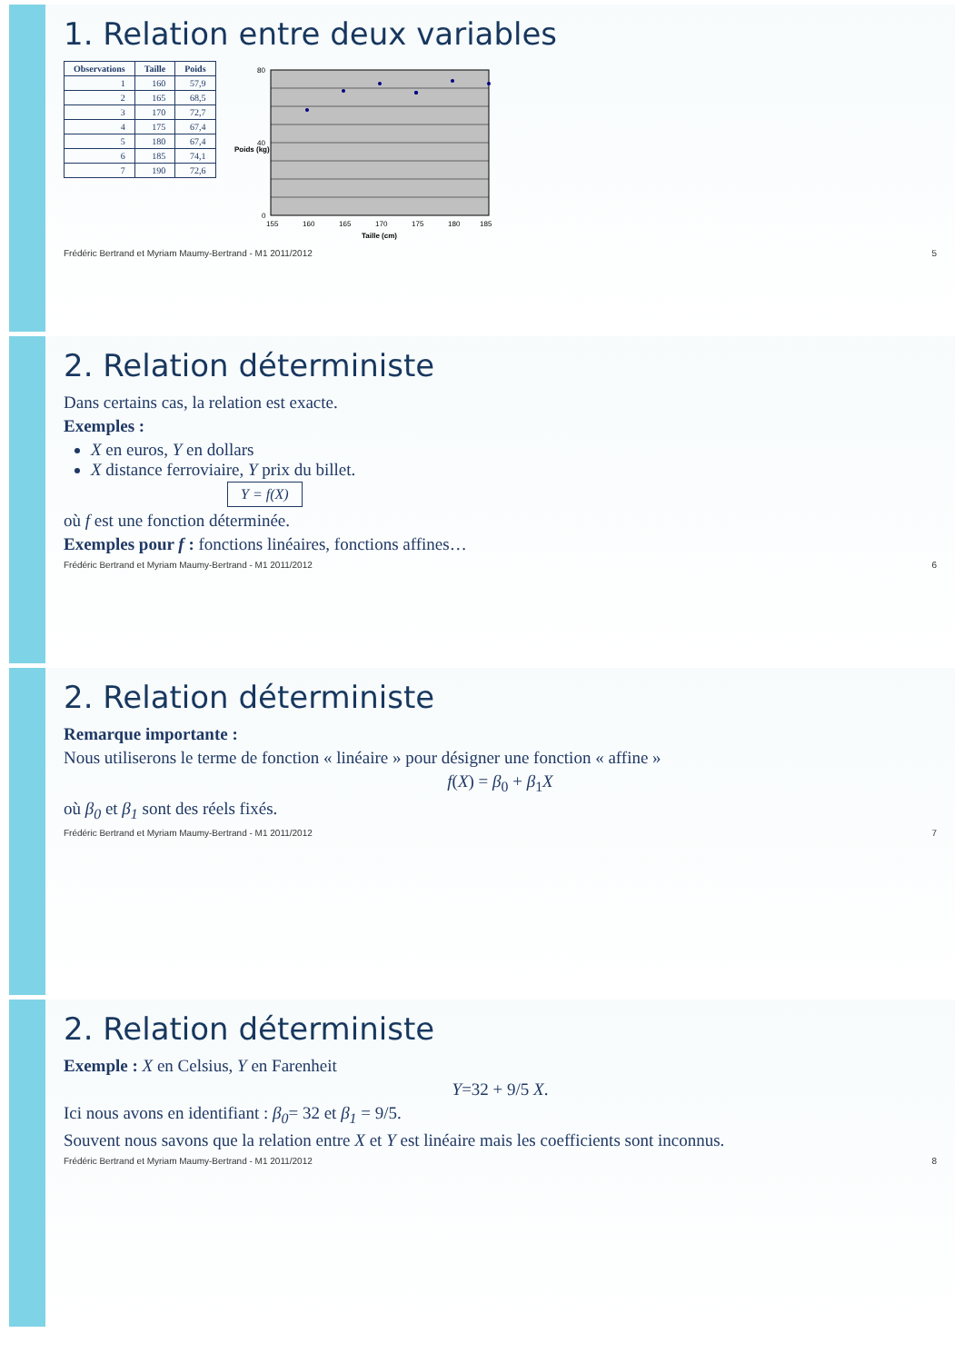1. Relation entre deux variables
| Observations | Taille | Poids |
| --- | --- | --- |
| 1 | 160 | 57,9 |
| 2 | 165 | 68,5 |
| 3 | 170 | 72,7 |
| 4 | 175 | 67,4 |
| 5 | 180 | 67,4 |
| 6 | 185 | 74,1 |
| 7 | 190 | 72,6 |
80
40
0
155
160
165
170
175
180
185
Taille (cm)
Poids (kg)
Frédéric Bertrand et Myriam Maumy-Bertrand - M1 2011/2012 5
2. Relation déterministe
Dans certains cas, la relation est exacte.
Exemples :
X en euros, Y en dollars
X distance ferroviaire, Y prix du billet.
Y = f(X)
où f est une fonction déterminée.
Exemples pour f : fonctions linéaires, fonctions affines…
Frédéric Bertrand et Myriam Maumy-Bertrand - M1 2011/2012 6
2. Relation déterministe
Remarque importante :
Nous utiliserons le terme de fonction « linéaire » pour désigner une fonction « affine »
f(X) = β<sub>0</sub> + β<sub>1</sub>X
où β<sub>0</sub> et β<sub>1</sub> sont des réels fixés.
Frédéric Bertrand et Myriam Maumy-Bertrand - M1 2011/2012 7
2. Relation déterministe
Exemple : X en Celsius, Y en Farenheit
Y=32 + 9/5 X.
Ici nous avons en identifiant : β<sub>0</sub>= 32 et β<sub>1</sub> = 9/5.
Souvent nous savons que la relation entre X et Y est linéaire mais les coefficients sont inconnus.
Frédéric Bertrand et Myriam Maumy-Bertrand - M1 2011/2012 8